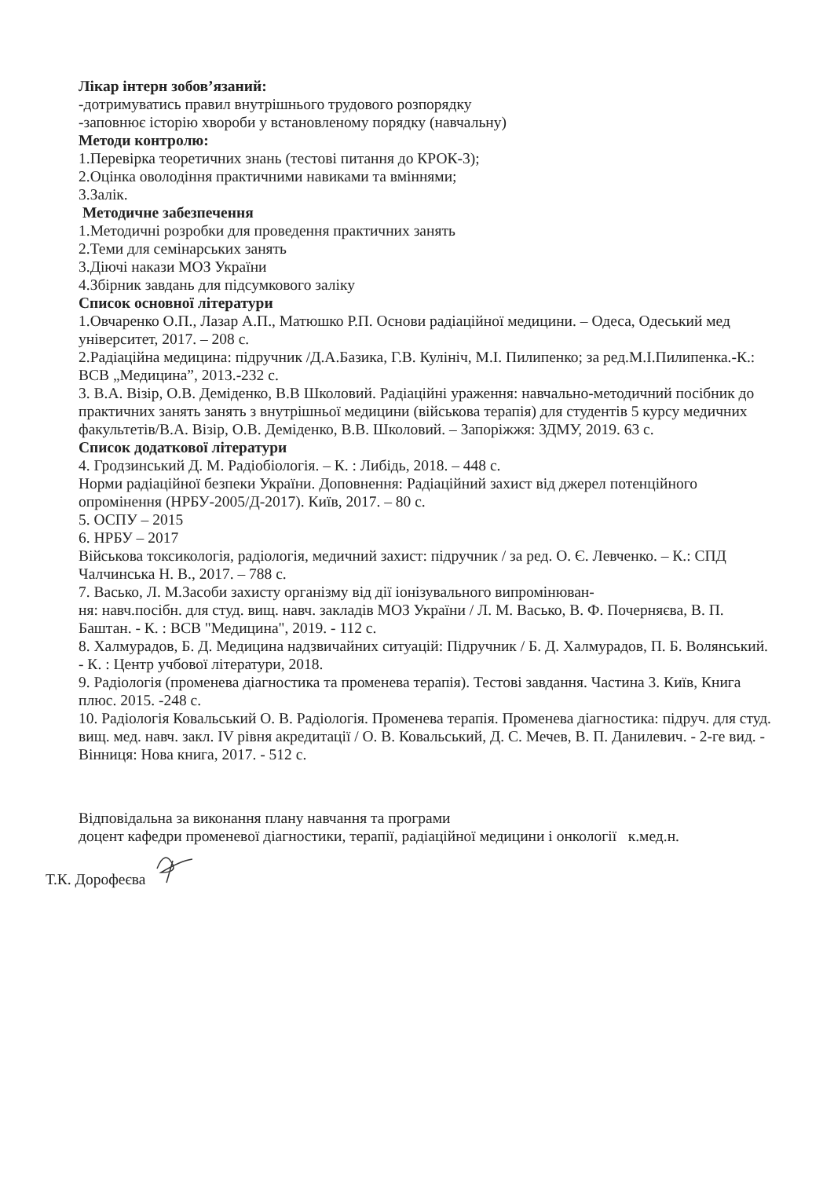Лікар інтерн зобов’язаний:
-дотримуватись правил внутрішнього трудового розпорядку
-заповнює історію хвороби у встановленому порядку (навчальну)
Методи контролю:
1.Перевірка теоретичних знань (тестові питання до КРОК-3);
2.Оцінка оволодіння практичними навиками та вміннями;
3.Залік.
Методичне забезпечення
1.Методичні розробки для проведення практичних занять
2.Теми для семінарських занять
3.Діючі накази МОЗ України
4.Збірник завдань для підсумкового заліку
Список основної літератури
1.Овчаренко О.П., Лазар А.П., Матюшко Р.П. Основи радіаційної медицини. – Одеса, Одеський мед університет, 2017. – 208 с.
2.Радіаційна медицина: підручник /Д.А.Базика, Г.В. Кулініч, М.І. Пилипенко; за ред.М.І.Пилипенка.-К.: ВСВ „Медицина”, 2013.-232 с.
3. В.А. Візір, О.В. Деміденко, В.В Школовий. Радіаційні ураження: навчально-методичний посібник до практичних занять занять з внутрішньої медицини (військова терапія) для студентів 5 курсу медичних факультетів/В.А. Візір, О.В. Деміденко, В.В. Школовий. – Запоріжжя: ЗДМУ, 2019. 63 с.
Список додаткової літератури
4. Гродзинський Д. М. Радіобіологія. – К. : Либідь, 2018. – 448 с.
Норми радіаційної безпеки України. Доповнення: Радіаційний захист від джерел потенційного опромінення (НРБУ-2005/Д-2017). Київ, 2017. – 80 с.
5. ОСПУ – 2015
6. НРБУ – 2017
Військова токсикологія, радіологія, медичний захист: підручник / за ред. О. Є. Левченко. – К.: СПД Чалчинська Н. В., 2017. – 788 с.
7. Васько, Л. М.Засоби захисту організму від дії іонізувального випромінюван-
ня: навч.посібн. для студ. вищ. навч. закладів МОЗ України / Л. М. Васько, В. Ф. Почерняєва, В. П. Баштан. - К. : ВСВ "Медицина", 2019. - 112 с.
8. Халмурадов, Б. Д. Медицина надзвичайних ситуацій: Підручник / Б. Д. Халмурадов, П. Б. Волянський. - К. : Центр учбової літератури, 2018.
9. Радіологія (променева діагностика та променева терапія). Тестові завдання. Частина 3. Київ, Книга плюс. 2015. -248 с.
10. Радіологія Ковальський О. В. Радіологія. Променева терапія. Променева діагностика: підруч. для студ. вищ. мед. навч. закл. IV рівня акредитації / О. В. Ковальський, Д. С. Мечев, В. П. Данилевич. - 2-ге вид. - Вінниця: Нова книга, 2017. - 512 с.
Відповідальна за виконання плану навчання та програми
доцент кафедри променевої діагностики, терапії, радіаційної медицини і онкології к.мед.н.
Т.К. Дорофеєва